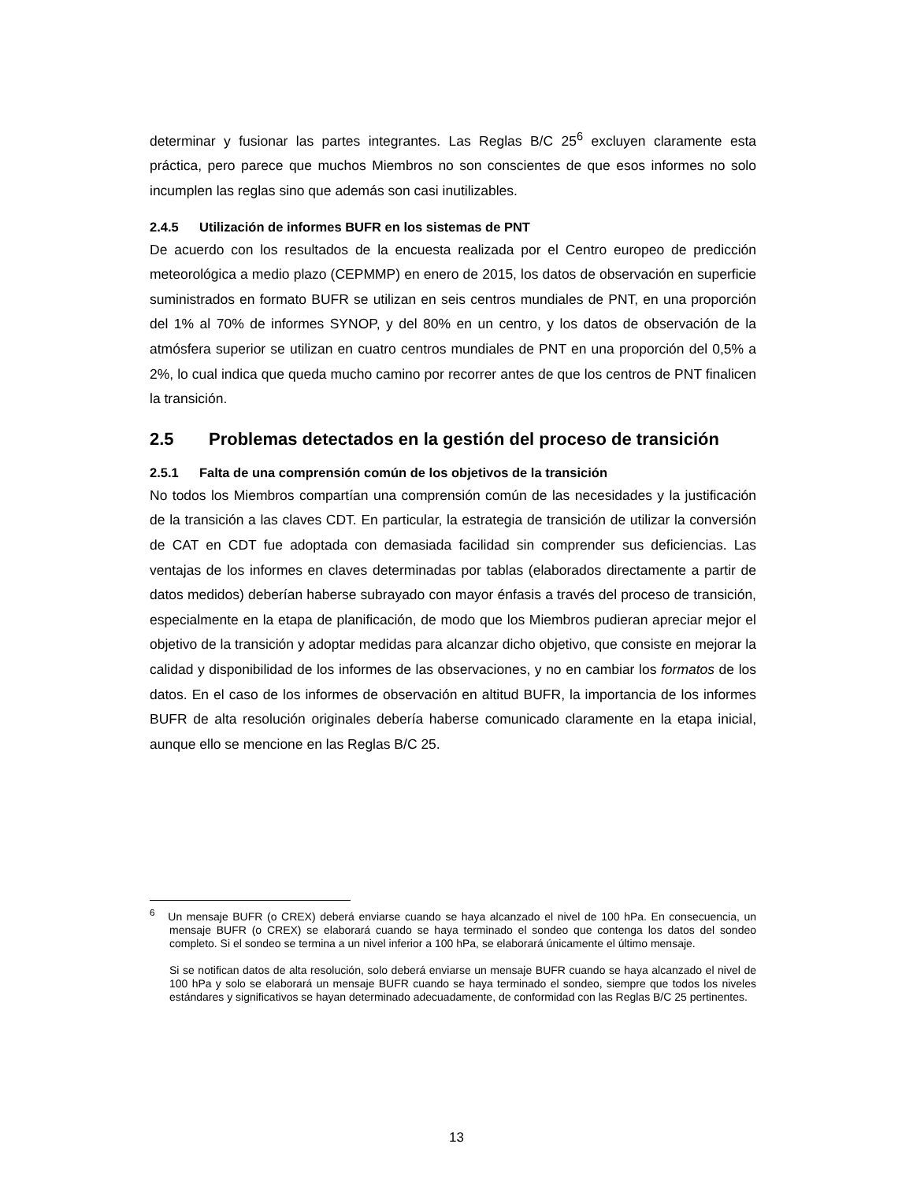determinar y fusionar las partes integrantes. Las Reglas B/C 25<sup>6</sup> excluyen claramente esta práctica, pero parece que muchos Miembros no son conscientes de que esos informes no solo incumplen las reglas sino que además son casi inutilizables.
2.4.5 Utilización de informes BUFR en los sistemas de PNT
De acuerdo con los resultados de la encuesta realizada por el Centro europeo de predicción meteorológica a medio plazo (CEPMMP) en enero de 2015, los datos de observación en superficie suministrados en formato BUFR se utilizan en seis centros mundiales de PNT, en una proporción del 1% al 70% de informes SYNOP, y del 80% en un centro, y los datos de observación de la atmósfera superior se utilizan en cuatro centros mundiales de PNT en una proporción del 0,5% a 2%, lo cual indica que queda mucho camino por recorrer antes de que los centros de PNT finalicen la transición.
2.5 Problemas detectados en la gestión del proceso de transición
2.5.1 Falta de una comprensión común de los objetivos de la transición
No todos los Miembros compartían una comprensión común de las necesidades y la justificación de la transición a las claves CDT. En particular, la estrategia de transición de utilizar la conversión de CAT en CDT fue adoptada con demasiada facilidad sin comprender sus deficiencias. Las ventajas de los informes en claves determinadas por tablas (elaborados directamente a partir de datos medidos) deberían haberse subrayado con mayor énfasis a través del proceso de transición, especialmente en la etapa de planificación, de modo que los Miembros pudieran apreciar mejor el objetivo de la transición y adoptar medidas para alcanzar dicho objetivo, que consiste en mejorar la calidad y disponibilidad de los informes de las observaciones, y no en cambiar los formatos de los datos. En el caso de los informes de observación en altitud BUFR, la importancia de los informes BUFR de alta resolución originales debería haberse comunicado claramente en la etapa inicial, aunque ello se mencione en las Reglas B/C 25.
<sup>6</sup> Un mensaje BUFR (o CREX) deberá enviarse cuando se haya alcanzado el nivel de 100 hPa. En consecuencia, un mensaje BUFR (o CREX) se elaborará cuando se haya terminado el sondeo que contenga los datos del sondeo completo. Si el sondeo se termina a un nivel inferior a 100 hPa, se elaborará únicamente el último mensaje.
Si se notifican datos de alta resolución, solo deberá enviarse un mensaje BUFR cuando se haya alcanzado el nivel de 100 hPa y solo se elaborará un mensaje BUFR cuando se haya terminado el sondeo, siempre que todos los niveles estándares y significativos se hayan determinado adecuadamente, de conformidad con las Reglas B/C 25 pertinentes.
13